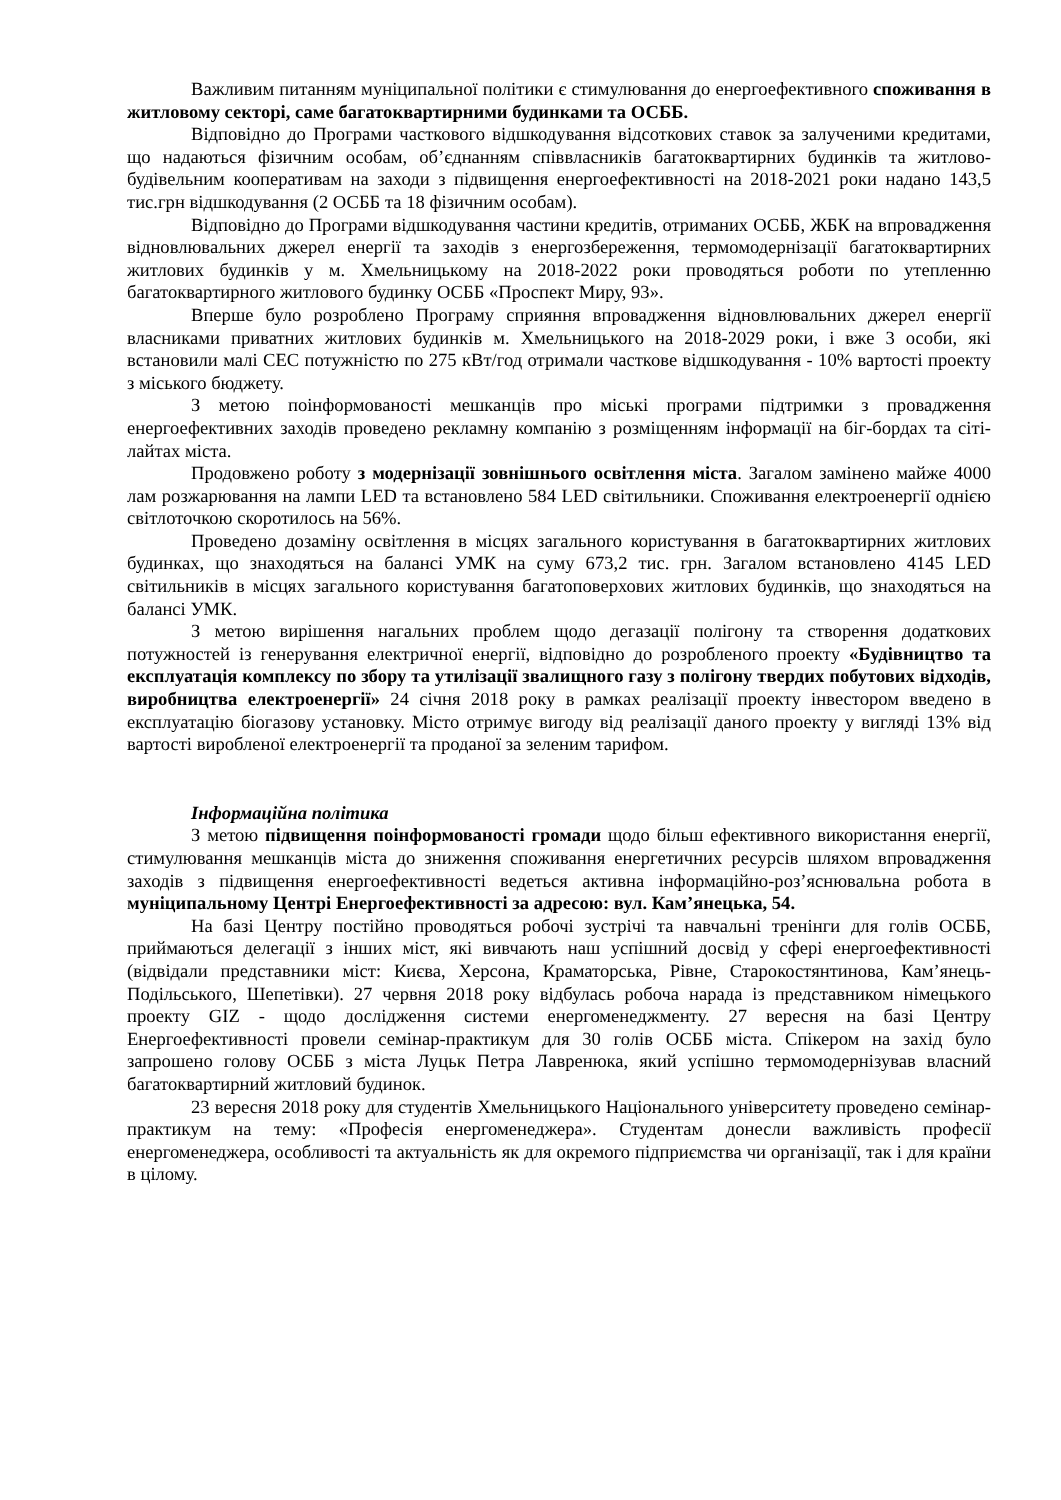Важливим питанням муніципальної політики є стимулювання до енергоефективного споживання в житловому секторі, саме багатоквартирними будинками та ОСББ.
Відповідно до Програми часткового відшкодування відсоткових ставок за залученими кредитами, що надаються фізичним особам, об’єднанням співвласників багатоквартирних будинків та житлово-будівельним кооперативам на заходи з підвищення енергоефективності на 2018-2021 роки надано 143,5 тис.грн відшкодування (2 ОСББ та 18 фізичним особам).
Відповідно до Програми відшкодування частини кредитів, отриманих ОСББ, ЖБК на впровадження відновлювальних джерел енергії та заходів з енергозбереження, термомодернізації багатоквартирних житлових будинків у м. Хмельницькому на 2018-2022 роки проводяться роботи по утепленню багатоквартирного житлового будинку ОСББ «Проспект Миру, 93».
Вперше було розроблено Програму сприяння впровадження відновлювальних джерел енергії власниками приватних житлових будинків м. Хмельницького на 2018-2029 роки, і вже 3 особи, які встановили малі СЕС потужністю по 275 кВт/год отримали часткове відшкодування - 10% вартості проекту з міського бюджету.
З метою поінформованості мешканців про міські програми підтримки з провадження енергоефективних заходів проведено рекламну компанію з розміщенням інформації на біг-бордах та сіті-лайтах міста.
Продовжено роботу з модернізації зовнішнього освітлення міста. Загалом замінено майже 4000 лам розжарювання на лампи LED та встановлено 584 LED світильники. Споживання електроенергії однією світлоточкою скоротилось на 56%.
Проведено дозаміну освітлення в місцях загального користування в багатоквартирних житлових будинках, що знаходяться на балансі УМК на суму 673,2 тис. грн. Загалом встановлено 4145 LED світильників в місцях загального користування багатоповерхових житлових будинків, що знаходяться на балансі УМК.
З метою вирішення нагальних проблем щодо дегазації полігону та створення додаткових потужностей із генерування електричної енергії, відповідно до розробленого проекту «Будівництво та експлуатація комплексу по збору та утилізації звалищного газу з полігону твердих побутових відходів, виробництва електроенергії» 24 січня 2018 року в рамках реалізації проекту інвестором введено в експлуатацію біогазову установку. Місто отримує вигоду від реалізації даного проекту у вигляді 13% від вартості виробленої електроенергії та проданої за зеленим тарифом.
Інформаційна політика
З метою підвищення поінформованості громади щодо більш ефективного використання енергії, стимулювання мешканців міста до зниження споживання енергетичних ресурсів шляхом впровадження заходів з підвищення енергоефективності ведеться активна інформаційно-роз’яснювальна робота в муніципальному Центрі Енергоефективності за адресою: вул. Кам’янецька, 54.
На базі Центру постійно проводяться робочі зустрічі та навчальні тренінги для голів ОСББ, приймаються делегації з інших міст, які вивчають наш успішний досвід у сфері енергоефективності (відвідали представники міст: Києва, Херсона, Краматорська, Рівне, Старокостянтинова, Кам’янець-Подільського, Шепетівки). 27 червня 2018 року відбулась робоча нарада із представником німецького проекту GIZ - щодо дослідження системи енергоменеджменту. 27 вересня на базі Центру Енергоефективності провели семінар-практикум для 30 голів ОСББ міста. Спікером на захід було запрошено голову ОСББ з міста Луцьк Петра Лавренюка, який успішно термомодернізував власний багатоквартирний житловий будинок.
23 вересня 2018 року для студентів Хмельницького Національного університету проведено семінар-практикум на тему: «Професія енергоменеджера». Студентам донесли важливість професії енергоменеджера, особливості та актуальність як для окремого підприємства чи організації, так і для країни в цілому.